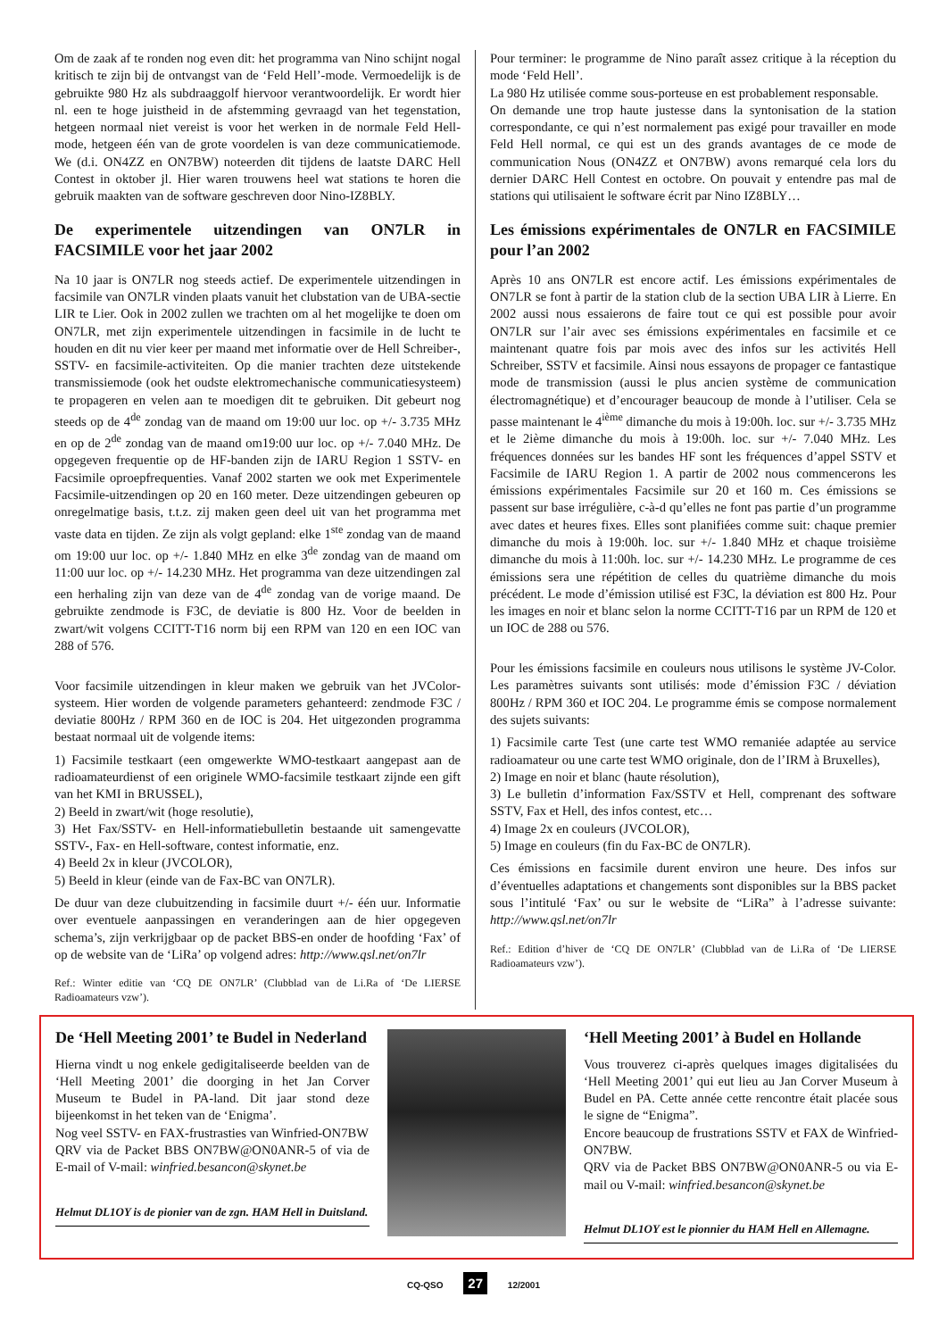Om de zaak af te ronden nog even dit: het programma van Nino schijnt nogal kritisch te zijn bij de ontvangst van de ‘Feld Hell’-mode. Vermoedelijk is de gebruikte 980 Hz als subdraaggolf hiervoor verantwoordelijk. Er wordt hier nl. een te hoge juistheid in de afstemming gevraagd van het tegenstation, hetgeen normaal niet vereist is voor het werken in de normale Feld Hell-mode, hetgeen één van de grote voordelen is van deze communicatiemode. We (d.i. ON4ZZ en ON7BW) noteerden dit tijdens de laatste DARC Hell Contest in oktober jl. Hier waren trouwens heel wat stations te horen die gebruik maakten van de software geschreven door Nino-IZ8BLY.
De experimentele uitzendingen van ON7LR in FACSIMILE voor het jaar 2002
Na 10 jaar is ON7LR nog steeds actief. De experimentele uitzendingen in facsimile van ON7LR vinden plaats vanuit het clubstation van de UBA-sectie LIR te Lier. Ook in 2002 zullen we trachten om al het mogelijke te doen om ON7LR, met zijn experimentele uitzendingen in facsimile in de lucht te houden en dit nu vier keer per maand met informatie over de Hell Schreiber-, SSTV- en facsimile-activiteiten. Op die manier trachten deze uitstekende transmissiemode (ook het oudste elektromechanische communicatiesysteem) te propageren en velen aan te moedigen dit te gebruiken. Dit gebeurt nog steeds op de 4<sup>de</sup> zondag van de maand om 19:00 uur loc. op +/- 3.735 MHz en op de 2<sup>de</sup> zondag van de maand om19:00 uur loc. op +/- 7.040 MHz. De opgegeven frequentie op de HF-banden zijn de IARU Region 1 SSTV- en Facsimile oproepfrequenties. Vanaf 2002 starten we ook met Experimentele Facsimile-uitzendingen op 20 en 160 meter. Deze uitzendingen gebeuren op onregelmatige basis, t.t.z. zij maken geen deel uit van het programma met vaste data en tijden. Ze zijn als volgt gepland: elke 1<sup>ste</sup> zondag van de maand om 19:00 uur loc. op +/- 1.840 MHz en elke 3<sup>de</sup> zondag van de maand om 11:00 uur loc. op +/- 14.230 MHz. Het programma van deze uitzendingen zal een herhaling zijn van deze van de 4<sup>de</sup> zondag van de vorige maand. De gebruikte zendmode is F3C, de deviatie is 800 Hz. Voor de beelden in zwart/wit volgens CCITT-T16 norm bij een RPM van 120 en een IOC van 288 of 576.
Voor facsimile uitzendingen in kleur maken we gebruik van het JVColor-systeem. Hier worden de volgende parameters gehanteerd: zendmode F3C / deviatie 800Hz / RPM 360 en de IOC is 204. Het uitgezonden programma bestaat normaal uit de volgende items:
1) Facsimile testkaart (een omgewerkte WMO-testkaart aangepast aan de radioamateurdienst of een originele WMO-facsimile testkaart zijnde een gift van het KMI in BRUSSEL),
2) Beeld in zwart/wit (hoge resolutie),
3) Het Fax/SSTV- en Hell-informatiebulletin bestaande uit samengevatte SSTV-, Fax- en Hell-software, contest informatie, enz.
4) Beeld 2x in kleur (JVCOLOR),
5) Beeld in kleur (einde van de Fax-BC van ON7LR).
De duur van deze clubuitzending in facsimile duurt +/- één uur. Informatie over eventuele aanpassingen en veranderingen aan de hier opgegeven schema’s, zijn verkrijgbaar op de packet BBS-en onder de hoofding ‘Fax’ of op de website van de ‘LiRa’ op volgend adres: http://www.qsl.net/on7lr
Ref.: Winter editie van ‘CQ DE ON7LR’ (Clubblad van de Li.Ra of ‘De LIERSE Radioamateurs vzw’).
Pour terminer: le programme de Nino paraît assez critique à la réception du mode ‘Feld Hell’.
La 980 Hz utilisée comme sous-porteuse en est probablement responsable.
On demande une trop haute justesse dans la syntonisation de la station correspondante, ce qui n’est normalement pas exigé pour travailler en mode Feld Hell normal, ce qui est un des grands avantages de ce mode de communication Nous (ON4ZZ et ON7BW) avons remarqué cela lors du dernier DARC Hell Contest en octobre. On pouvait y entendre pas mal de stations qui utilisaient le software écrit par Nino IZ8BLY…
Les émissions expérimentales de ON7LR en FACSIMILE pour l’an 2002
Après 10 ans ON7LR est encore actif. Les émissions expérimentales de ON7LR se font à partir de la station club de la section UBA LIR à Lierre. En 2002 aussi nous essaierons de faire tout ce qui est possible pour avoir ON7LR sur l’air avec ses émissions expérimentales en facsimile et ce maintenant quatre fois par mois avec des infos sur les activités Hell Schreiber, SSTV et facsimile. Ainsi nous essayons de propager ce fantastique mode de transmission (aussi le plus ancien système de communication électromagnétique) et d’encourager beaucoup de monde à l’utiliser. Cela se passe maintenant le 4<sup>ième</sup> dimanche du mois à 19:00h. loc. sur +/- 3.735 MHz et le 2ième dimanche du mois à 19:00h. loc. sur +/- 7.040 MHz. Les fréquences données sur les bandes HF sont les fréquences d’appel SSTV et Facsimile de IARU Region 1. A partir de 2002 nous commencerons les émissions expérimentales Facsimile sur 20 et 160 m. Ces émissions se passent sur base irrégulière, c-à-d qu’elles ne font pas partie d’un programme avec dates et heures fixes. Elles sont planifiées comme suit: chaque premier dimanche du mois à 19:00h. loc. sur +/- 1.840 MHz et chaque troisième dimanche du mois à 11:00h. loc. sur +/- 14.230 MHz. Le programme de ces émissions sera une répétition de celles du quatrième dimanche du mois précédent. Le mode d’émission utilisé est F3C, la déviation est 800 Hz. Pour les images en noir et blanc selon la norme CCITT-T16 par un RPM de 120 et un IOC de 288 ou 576.
Pour les émissions facsimile en couleurs nous utilisons le système JV-Color. Les paramètres suivants sont utilisés: mode d’émission F3C / déviation 800Hz / RPM 360 et IOC 204. Le programme émis se compose normalement des sujets suivants:
1) Facsimile carte Test (une carte test WMO remaniée adaptée au service radioamateur ou une carte test WMO originale, don de l’IRM à Bruxelles),
2) Image en noir et blanc (haute résolution),
3) Le bulletin d’information Fax/SSTV et Hell, comprenant des software SSTV, Fax et Hell, des infos contest, etc…
4) Image 2x en couleurs (JVCOLOR),
5) Image en couleurs (fin du Fax-BC de ON7LR).
Ces émissions en facsimile durent environ une heure. Des infos sur d’éventuelles adaptations et changements sont disponibles sur la BBS packet sous l’intitulé ‘Fax’ ou sur le website de “LiRa” à l’adresse suivante: http://www.qsl.net/on7lr
Ref.: Edition d’hiver de ‘CQ DE ON7LR’ (Clubblad van de Li.Ra of ‘De LIERSE Radioamateurs vzw’).
De ‘Hell Meeting 2001’ te Budel in Nederland
Hierna vindt u nog enkele gedigitaliseerde beelden van de ‘Hell Meeting 2001’ die doorging in het Jan Corver Museum te Budel in PA-land. Dit jaar stond deze bijeenkomst in het teken van de ‘Enigma’.
Nog veel SSTV- en FAX-frustrasties van Winfried-ON7BW
QRV via de Packet BBS ON7BW@ON0ANR-5 of via de E-mail of V-mail: winfried.besancon@skynet.be
Helmut DL1OY is de pionier van de zgn. HAM Hell in Duitsland.
‘Hell Meeting 2001’ à Budel en Hollande
Vous trouverez ci-après quelques images digitalisées du ‘Hell Meeting 2001’ qui eut lieu au Jan Corver Museum à Budel en PA. Cette année cette rencontre était placée sous le signe de “Enigma”.
Encore beaucoup de frustrations SSTV et FAX de Winfried-ON7BW.
QRV via de Packet BBS ON7BW@ON0ANR-5 ou via E-mail ou V-mail: winfried.besancon@skynet.be
Helmut DL1OY est le pionnier du HAM Hell en Allemagne.
CQ-QSO 27 12/2001